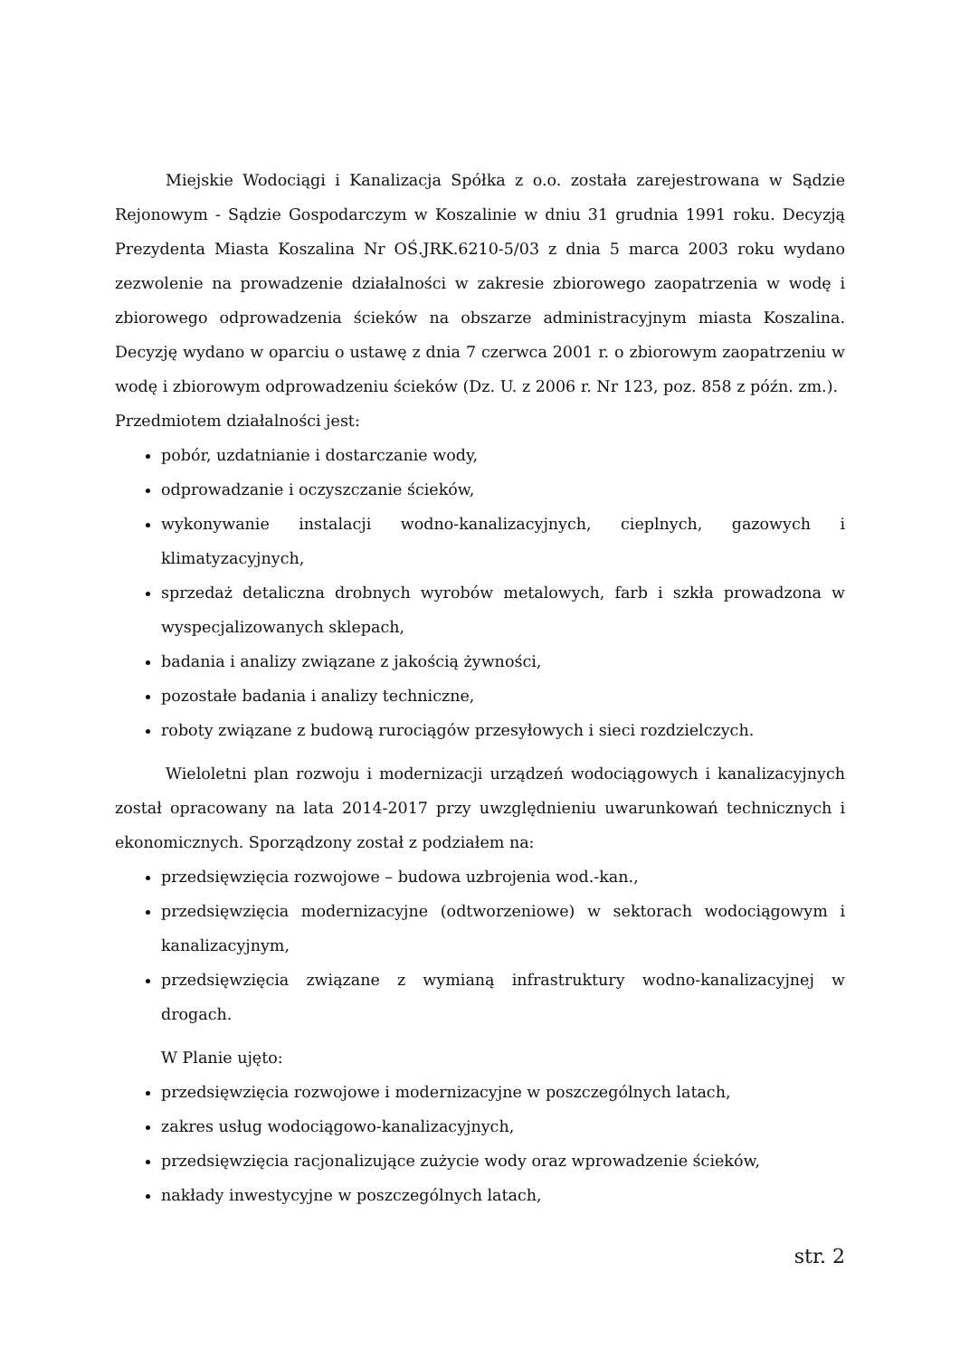Miejskie Wodociągi i Kanalizacja Spółka z o.o. została zarejestrowana w Sądzie Rejonowym - Sądzie Gospodarczym w Koszalinie w dniu 31 grudnia 1991 roku. Decyzją Prezydenta Miasta Koszalina Nr OŚ.JRK.6210-5/03 z dnia 5 marca 2003 roku wydano zezwolenie na prowadzenie działalności w zakresie zbiorowego zaopatrzenia w wodę i zbiorowego odprowadzenia ścieków na obszarze administracyjnym miasta Koszalina. Decyzję wydano w oparciu o ustawę z dnia 7 czerwca 2001 r. o zbiorowym zaopatrzeniu w wodę i zbiorowym odprowadzeniu ścieków (Dz. U. z 2006 r. Nr 123, poz. 858 z późn. zm.).
Przedmiotem działalności jest:
pobór, uzdatnianie i dostarczanie wody,
odprowadzanie i oczyszczanie ścieków,
wykonywanie instalacji wodno-kanalizacyjnych, cieplnych, gazowych i klimatyzacyjnych,
sprzedaż detaliczna drobnych wyrobów metalowych, farb i szkła prowadzona w wyspecjalizowanych sklepach,
badania i analizy związane z jakością żywności,
pozostałe badania i analizy techniczne,
roboty związane z budową rurociągów przesyłowych i sieci rozdzielczych.
Wieloletni plan rozwoju i modernizacji urządzeń wodociągowych i kanalizacyjnych został opracowany na lata 2014-2017 przy uwzględnieniu uwarunkowań technicznych i ekonomicznych. Sporządzony został z podziałem na:
przedsięwzięcia rozwojowe – budowa uzbrojenia wod.-kan.,
przedsięwzięcia modernizacyjne (odtworzeniowe) w sektorach wodociągowym i kanalizacyjnym,
przedsięwzięcia związane z wymianą infrastruktury wodno-kanalizacyjnej w drogach.
W Planie ujęto:
przedsięwzięcia rozwojowe i modernizacyjne w poszczególnych latach,
zakres usług wodociągowo-kanalizacyjnych,
przedsięwzięcia racjonalizujące zużycie wody oraz wprowadzenie ścieków,
nakłady inwestycyjne w poszczególnych latach,
str. 2